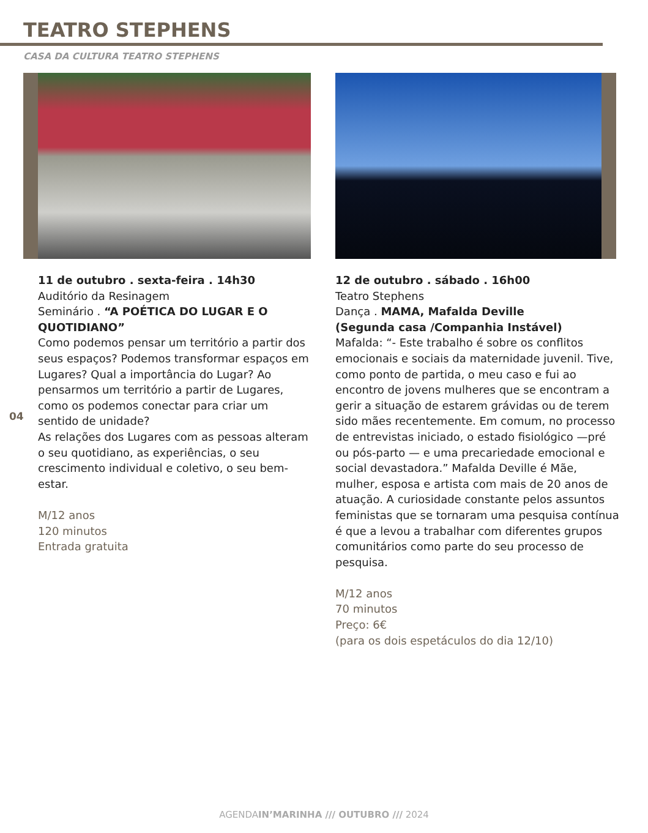TEATRO STEPHENS
CASA DA CULTURA TEATRO STEPHENS
04
11 de outubro . sexta-feira . 14h30
Auditório da Resinagem
Seminário . “A POÉTICA DO LUGAR E O QUOTIDIANO”
Como podemos pensar um território a partir dos seus espaços? Podemos transformar espaços em Lugares? Qual a importância do Lugar? Ao pensarmos um território a partir de Lugares, como os podemos conectar para criar um sentido de unidade?
As relações dos Lugares com as pessoas alteram o seu quotidiano, as experiências, o seu crescimento individual e coletivo, o seu bem-estar.
M/12 anos
120 minutos
Entrada gratuita
12 de outubro . sábado . 16h00
Teatro Stephens
Dança . MAMA, Mafalda Deville
(Segunda casa /Companhia Instável)
Mafalda: “- Este trabalho é sobre os conflitos emocionais e sociais da maternidade juvenil. Tive, como ponto de partida, o meu caso e fui ao encontro de jovens mulheres que se encontram a gerir a situação de estarem grávidas ou de terem sido mães recentemente. Em comum, no processo de entrevistas iniciado, o estado fisiológico —pré ou pós-parto — e uma precariedade emocional e social devastadora.” Mafalda Deville é Mãe, mulher, esposa e artista com mais de 20 anos de atuação. A curiosidade constante pelos assuntos feministas que se tornaram uma pesquisa contínua é que a levou a trabalhar com diferentes grupos comunitários como parte do seu processo de pesquisa.
M/12 anos
70 minutos
Preço: 6€
(para os dois espetáculos do dia 12/10)
AGENDAIN’MARINHA /// OUTUBRO /// 2024